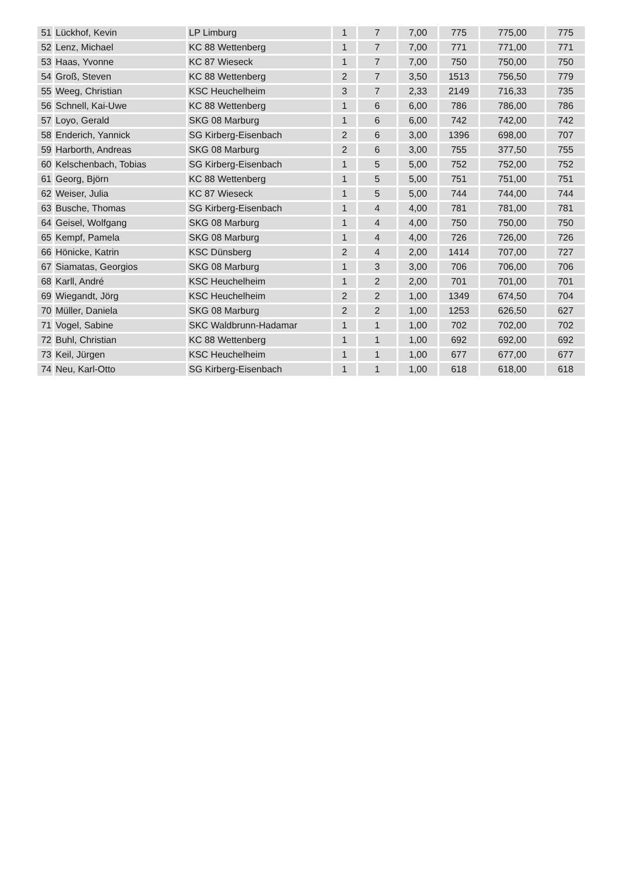| 51 | Lückhof, Kevin | LP Limburg | 1 | 7 | 7,00 | 775 | 775,00 | 775 |
| 52 | Lenz, Michael | KC 88 Wettenberg | 1 | 7 | 7,00 | 771 | 771,00 | 771 |
| 53 | Haas, Yvonne | KC 87 Wieseck | 1 | 7 | 7,00 | 750 | 750,00 | 750 |
| 54 | Groß, Steven | KC 88 Wettenberg | 2 | 7 | 3,50 | 1513 | 756,50 | 779 |
| 55 | Weeg, Christian | KSC Heuchelheim | 3 | 7 | 2,33 | 2149 | 716,33 | 735 |
| 56 | Schnell, Kai-Uwe | KC 88 Wettenberg | 1 | 6 | 6,00 | 786 | 786,00 | 786 |
| 57 | Loyo, Gerald | SKG 08 Marburg | 1 | 6 | 6,00 | 742 | 742,00 | 742 |
| 58 | Enderich, Yannick | SG Kirberg-Eisenbach | 2 | 6 | 3,00 | 1396 | 698,00 | 707 |
| 59 | Harborth, Andreas | SKG 08 Marburg | 2 | 6 | 3,00 | 755 | 377,50 | 755 |
| 60 | Kelschenbach, Tobias | SG Kirberg-Eisenbach | 1 | 5 | 5,00 | 752 | 752,00 | 752 |
| 61 | Georg, Björn | KC 88 Wettenberg | 1 | 5 | 5,00 | 751 | 751,00 | 751 |
| 62 | Weiser, Julia | KC 87 Wieseck | 1 | 5 | 5,00 | 744 | 744,00 | 744 |
| 63 | Busche, Thomas | SG Kirberg-Eisenbach | 1 | 4 | 4,00 | 781 | 781,00 | 781 |
| 64 | Geisel, Wolfgang | SKG 08 Marburg | 1 | 4 | 4,00 | 750 | 750,00 | 750 |
| 65 | Kempf, Pamela | SKG 08 Marburg | 1 | 4 | 4,00 | 726 | 726,00 | 726 |
| 66 | Hönicke, Katrin | KSC Dünsberg | 2 | 4 | 2,00 | 1414 | 707,00 | 727 |
| 67 | Siamatas, Georgios | SKG 08 Marburg | 1 | 3 | 3,00 | 706 | 706,00 | 706 |
| 68 | Karll, André | KSC Heuchelheim | 1 | 2 | 2,00 | 701 | 701,00 | 701 |
| 69 | Wiegandt, Jörg | KSC Heuchelheim | 2 | 2 | 1,00 | 1349 | 674,50 | 704 |
| 70 | Müller, Daniela | SKG 08 Marburg | 2 | 2 | 1,00 | 1253 | 626,50 | 627 |
| 71 | Vogel, Sabine | SKC Waldbrunn-Hadamar | 1 | 1 | 1,00 | 702 | 702,00 | 702 |
| 72 | Buhl, Christian | KC 88 Wettenberg | 1 | 1 | 1,00 | 692 | 692,00 | 692 |
| 73 | Keil, Jürgen | KSC Heuchelheim | 1 | 1 | 1,00 | 677 | 677,00 | 677 |
| 74 | Neu, Karl-Otto | SG Kirberg-Eisenbach | 1 | 1 | 1,00 | 618 | 618,00 | 618 |